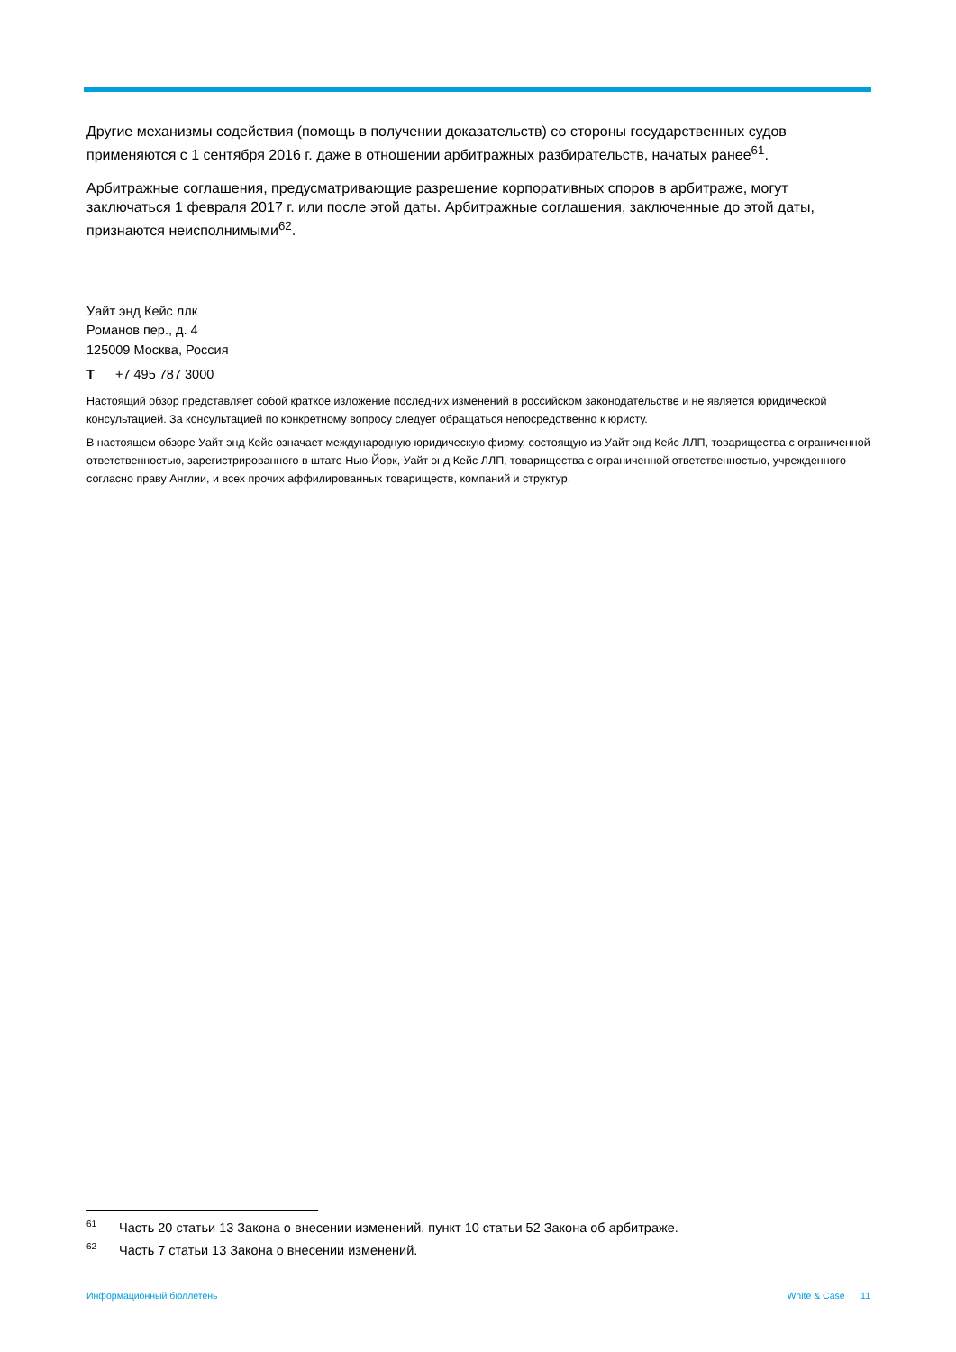Другие механизмы содействия (помощь в получении доказательств) со стороны государственных судов применяются с 1 сентября 2016 г. даже в отношении арбитражных разбирательств, начатых ранее<sup>61</sup>.
Арбитражные соглашения, предусматривающие разрешение корпоративных споров в арбитраже, могут заключаться 1 февраля 2017 г. или после этой даты. Арбитражные соглашения, заключенные до этой даты, признаются неисполнимыми<sup>62</sup>.
Уайт энд Кейс ллк
Романов пер., д. 4
125009 Москва, Россия
T +7 495 787 3000
Настоящий обзор представляет собой краткое изложение последних изменений в российском законодательстве и не является юридической консультацией. За консультацией по конкретному вопросу следует обращаться непосредственно к юристу.
В настоящем обзоре Уайт энд Кейс означает международную юридическую фирму, состоящую из Уайт энд Кейс ЛЛП, товарищества с ограниченной ответственностью, зарегистрированного в штате Нью-Йорк, Уайт энд Кейс ЛЛП, товарищества с ограниченной ответственностью, учрежденного согласно праву Англии, и всех прочих аффилированных товариществ, компаний и структур.
<sup>61</sup> Часть 20 статьи 13 Закона о внесении изменений, пункт 10 статьи 52 Закона об арбитраже.
<sup>62</sup> Часть 7 статьи 13 Закона о внесении изменений.
Информационный бюллетень White & Case 11